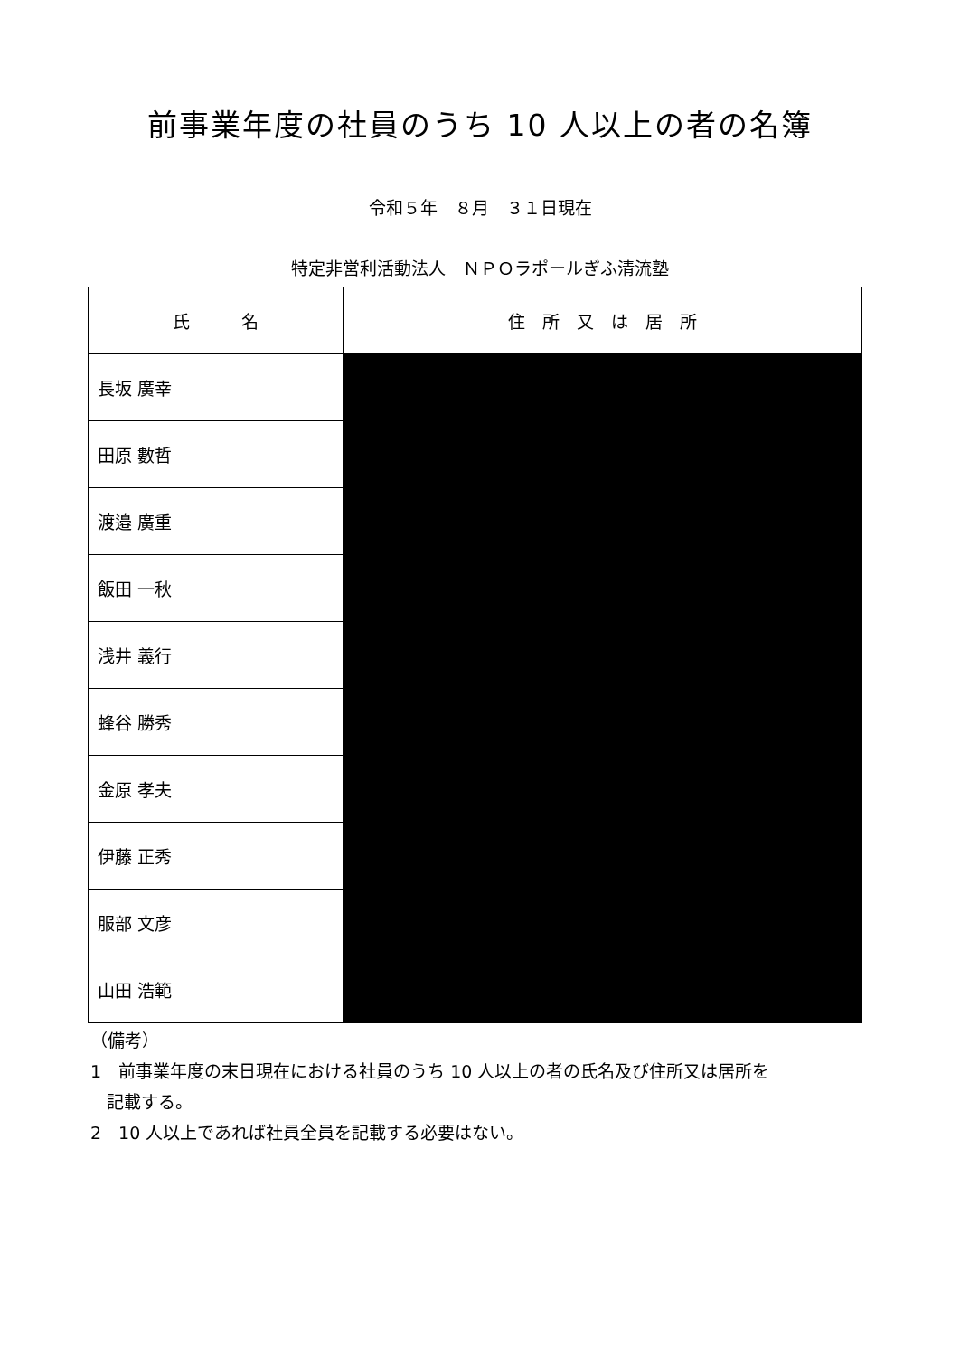前事業年度の社員のうち 10 人以上の者の名簿
令和５年　８月　３１日現在
特定非営利活動法人　ＮＰＯラポールぎふ清流塾
| 氏 名 | 住 所 又 は 居 所 |
| --- | --- |
| 長坂 廣幸 | |
| 田原 數哲 | |
| 渡邉 廣重 | |
| 飯田 一秋 | |
| 浅井 義行 | |
| 蜂谷 勝秀 | |
| 金原 孝夫 | |
| 伊藤 正秀 | |
| 服部 文彦 | |
| 山田 浩範 | |
（備考）
1　前事業年度の末日現在における社員のうち 10 人以上の者の氏名及び住所又は居所を
記載する。
2　10 人以上であれば社員全員を記載する必要はない。